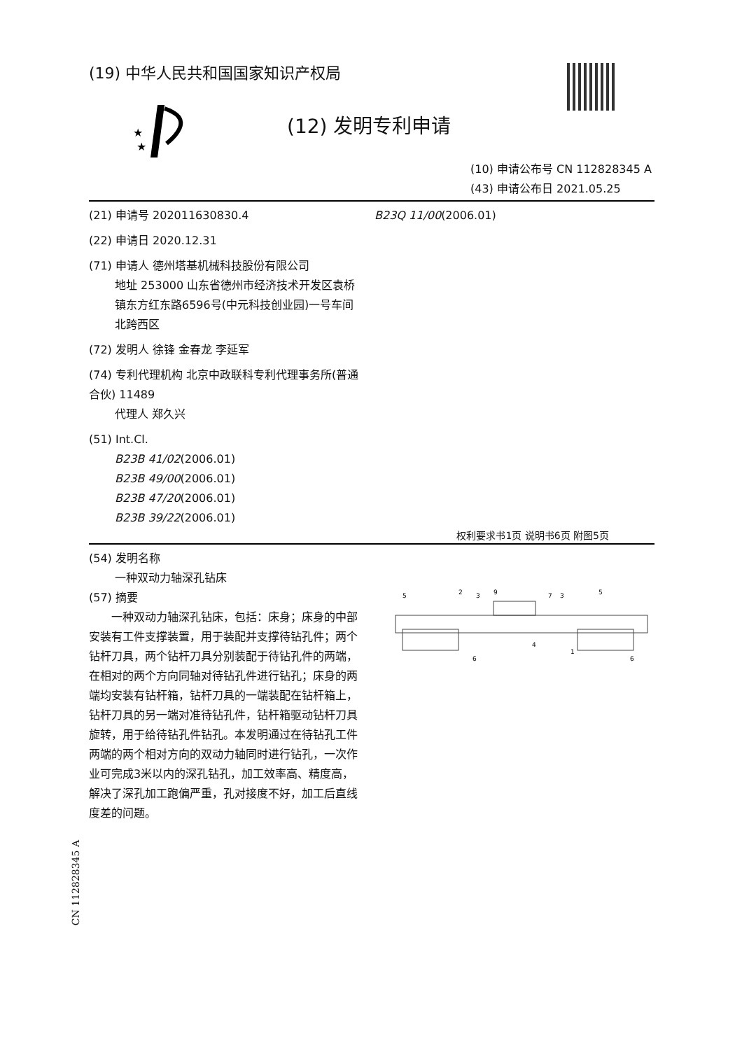★
★
(19) 中华人民共和国国家知识产权局
(12) 发明专利申请
(10) 申请公布号 CN 112828345 A
(43) 申请公布日 2021.05.25
(21) 申请号 202011630830.4
(22) 申请日 2020.12.31
(71) 申请人 德州塔基机械科技股份有限公司
地址 253000 山东省德州市经济技术开发区袁桥镇东方红东路6596号(中元科技创业园)一号车间北跨西区
(72) 发明人 徐锋 金春龙 李延军
(74) 专利代理机构 北京中政联科专利代理事务所(普通合伙) 11489
代理人 郑久兴
(51) Int.Cl.
B23B 41/02(2006.01)
B23B 49/00(2006.01)
B23B 47/20(2006.01)
B23B 39/22(2006.01)
B23Q 11/00(2006.01)
权利要求书1页 说明书6页 附图5页
(54) 发明名称
一种双动力轴深孔钻床
(57) 摘要
一种双动力轴深孔钻床，包括：床身；床身的中部安装有工件支撑装置，用于装配并支撑待钻孔件；两个钻杆刀具，两个钻杆刀具分别装配于待钻孔件的两端，在相对的两个方向同轴对待钻孔件进行钻孔；床身的两端均安装有钻杆箱，钻杆刀具的一端装配在钻杆箱上，钻杆刀具的另一端对准待钻孔件，钻杆箱驱动钻杆刀具旋转，用于给待钻孔件钻孔。本发明通过在待钻孔工件两端的两个相对方向的双动力轴同时进行钻孔，一次作业可完成3米以内的深孔钻孔，加工效率高、精度高，解决了深孔加工跑偏严重，孔对接度不好，加工后直线度差的问题。
5
2
3
9
7
3
5
4
1
6
6
CN 112828345 A